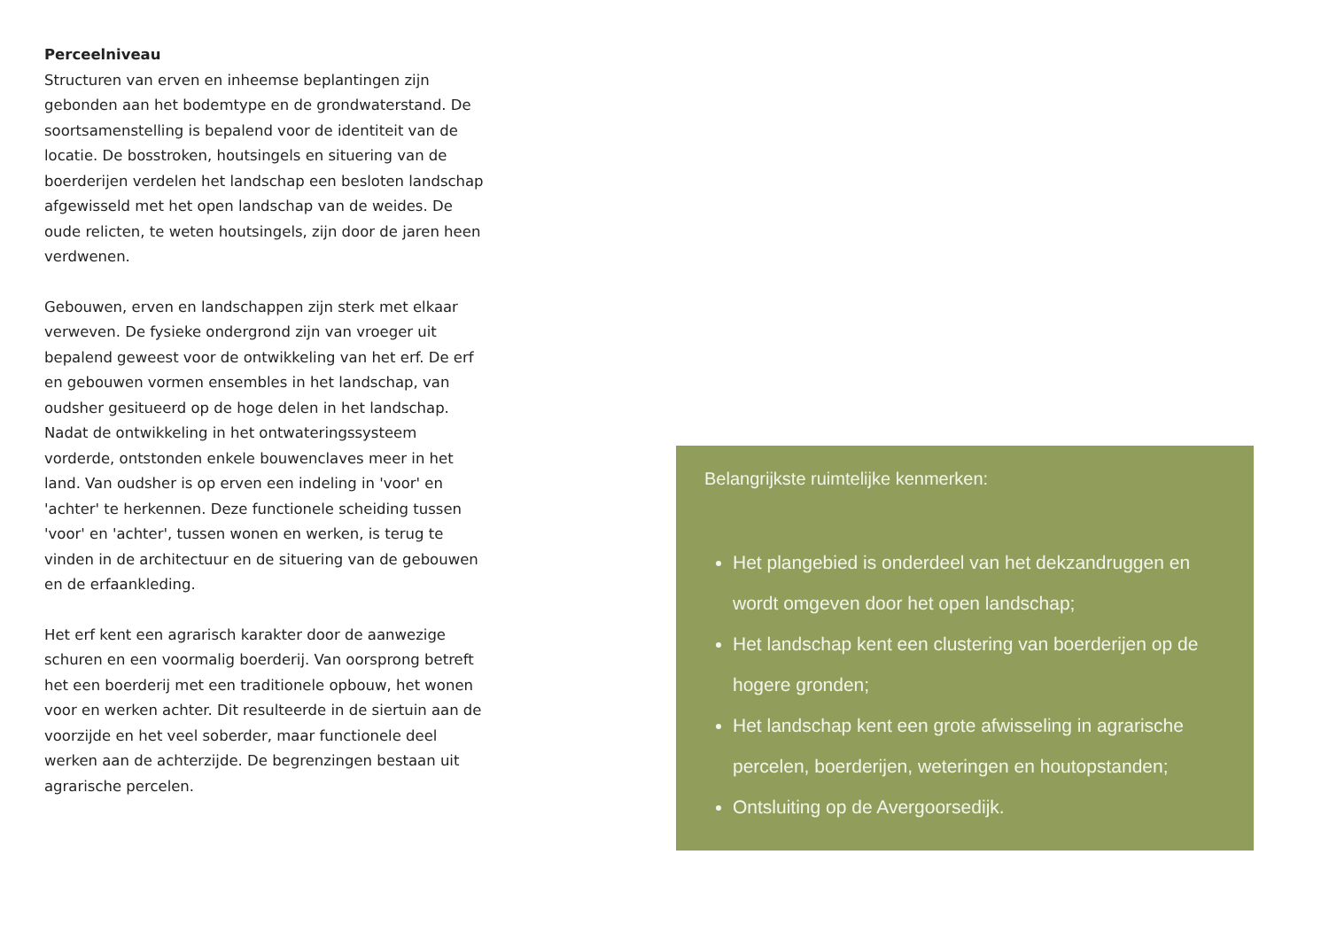Perceelniveau
Structuren van erven en inheemse beplantingen zijn gebonden aan het bodemtype en de grondwaterstand. De soortsamenstelling is bepalend voor de identiteit van de locatie. De bosstroken, houtsingels en situering van de boerderijen verdelen het landschap een besloten landschap afgewisseld met het open landschap van de weides. De oude relicten, te weten houtsingels, zijn door de jaren heen verdwenen.
Gebouwen, erven en landschappen zijn sterk met elkaar verweven. De fysieke ondergrond zijn van vroeger uit bepalend geweest voor de ontwikkeling van het erf. De erf en gebouwen vormen ensembles in het landschap, van oudsher gesitueerd op de hoge delen in het landschap. Nadat de ontwikkeling in het ontwateringssysteem vorderde, ontstonden enkele bouwenclaves meer in het land. Van oudsher is op erven een indeling in 'voor' en 'achter' te herkennen. Deze functionele scheiding tussen 'voor' en 'achter', tussen wonen en werken, is terug te vinden in de architectuur en de situering van de gebouwen en de erfaankleding.
Het erf kent een agrarisch karakter door de aanwezige schuren en een voormalig boerderij. Van oorsprong betreft het een boerderij met een traditionele opbouw, het wonen voor en werken achter. Dit resulteerde in de siertuin aan de voorzijde en het veel soberder, maar functionele deel werken aan de achterzijde. De begrenzingen bestaan uit agrarische percelen.
Belangrijkste ruimtelijke kenmerken:
Het plangebied is onderdeel van het dekzandruggen en wordt omgeven door het open landschap;
Het landschap kent een clustering van boerderijen op de hogere gronden;
Het landschap kent een grote afwisseling in agrarische percelen, boerderijen, weteringen en houtopstanden;
Ontsluiting op de Avergoorsedijk.